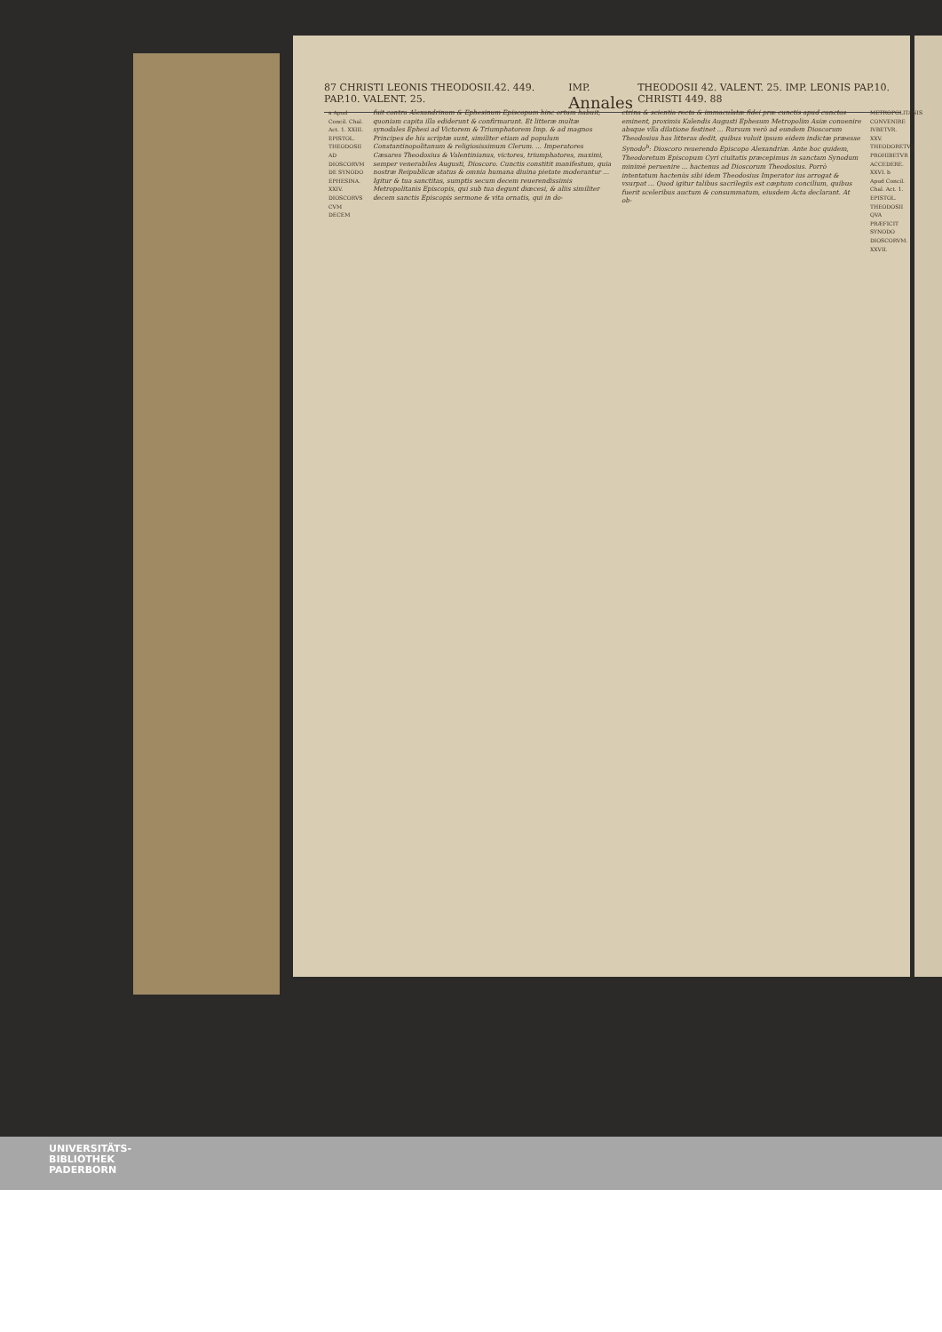87 CHRISTI LEONIS THEODOSII.42. 449. PAP.10. VALENT. 25. IMP. Annales THEODOSII 42. VALENT. 25. IMP. LEONIS PAP.10. CHRISTI 449. 88
a Apud Concil. Chal. Act. 1. XXIII. EPISTOL. THEODOSII AD DIOSCORVM DE SYNODO EPHESINA. XXIV. DIOSCORVS CVM DECEM
fuit contra Alexandrinum & Ephesinum Episcopum hinc ortum habuit, quoniam capita illa ediderunt & confirmarunt. Et litteræ multæ synodales Ephesi ad Victorem & Triumphatorem Imp. & ad magnos Principes de his scriptæ sunt, similiter etiam ad populum Constantinopolitanum & religiosissimum Clerum. ... Imperatores Cæsares Theodosius & Valentinianus, victores, triumphatores, maximi, semper venerabiles Augusti, Dioscoro. Cunctis constitit manifestum, quia nostræ Reipublicæ status & omnia humana diuina pietate moderantur ... Igitur & tua sanctitas, sumptis secum decem reuerendissimis Metropolitanis Episcopis, qui sub tua degunt diœcesi, & aliis similiter decem sanctis Episcopis sermone & vita ornatis, qui in do-
ctrina & scientia recta & immaculatæ fidei præ cunctis apud cunctos eminent, proximis Kalendis Augusti Ephesum Metropolim Asiæ conuenire absque vlla dilatione festinet ... Rursum verò ad eundem Dioscorum Theodosius has litteras dedit, quibus voluit ipsum eidem indictæ præesse Synodo<sup>b</sup>: Dioscoro reuerendo Episcopo Alexandriæ. Ante hoc quidem, Theodoretum Episcopum Cyri ciuitatis præcepimus in sanctam Synodum minimè peruenire ... hactenus ad Dioscorum Theodosius. Porrò intentatum hactenùs sibi idem Theodosius Imperator ius arrogat & vsurpat ... Quod igitur talibus sacrilegiis est cœptum concilium, quibus fuerit sceleribus auctum & consummatum, eiusdem Acta declarant. At ob-
METROPOLITANIS CONVENIRE IVBETVR. XXV. THEODORETVS PROHIBETVR ACCEDERE. XXVI. b Apud Concil. Chal. Act. 1. EPISTOL. THEODOSII QVA PRÆFICIT SYNODO DIOSCORVM. XXVII.
UNIVERSITÄTS-
BIBLIOTHEK
PADERBORN